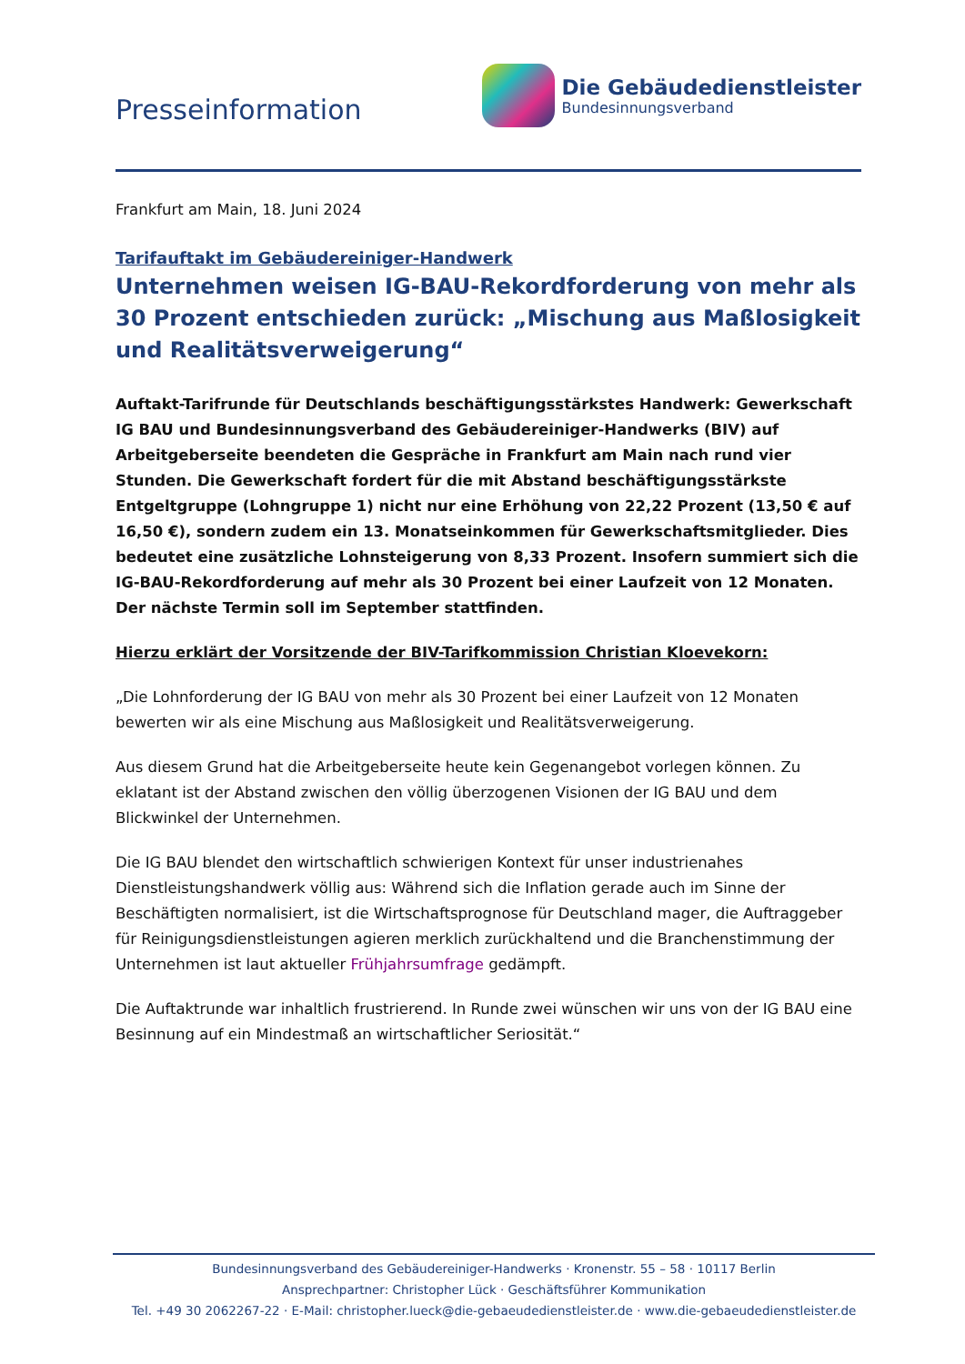Presseinformation
Die Gebäudedienstleister
Bundesinnungsverband
Frankfurt am Main, 18. Juni 2024
Tarifauftakt im Gebäudereiniger-Handwerk
Unternehmen weisen IG-BAU-Rekordforderung von mehr als 30 Prozent entschieden zurück: „Mischung aus Maßlosigkeit und Realitätsverweigerung“
Auftakt-Tarifrunde für Deutschlands beschäftigungsstärkstes Handwerk: Gewerkschaft IG BAU und Bundesinnungsverband des Gebäudereiniger-Handwerks (BIV) auf Arbeitgeberseite beendeten die Gespräche in Frankfurt am Main nach rund vier Stunden. Die Gewerkschaft fordert für die mit Abstand beschäftigungsstärkste Entgeltgruppe (Lohngruppe 1) nicht nur eine Erhöhung von 22,22 Prozent (13,50 € auf 16,50 €), sondern zudem ein 13. Monatseinkommen für Gewerkschaftsmitglieder. Dies bedeutet eine zusätzliche Lohnsteigerung von 8,33 Prozent. Insofern summiert sich die IG-BAU-Rekordforderung auf mehr als 30 Prozent bei einer Laufzeit von 12 Monaten. Der nächste Termin soll im September stattfinden.
Hierzu erklärt der Vorsitzende der BIV-Tarifkommission Christian Kloevekorn:
„Die Lohnforderung der IG BAU von mehr als 30 Prozent bei einer Laufzeit von 12 Monaten bewerten wir als eine Mischung aus Maßlosigkeit und Realitätsverweigerung.
Aus diesem Grund hat die Arbeitgeberseite heute kein Gegenangebot vorlegen können. Zu eklatant ist der Abstand zwischen den völlig überzogenen Visionen der IG BAU und dem Blickwinkel der Unternehmen.
Die IG BAU blendet den wirtschaftlich schwierigen Kontext für unser industrienahes Dienstleistungshandwerk völlig aus: Während sich die Inflation gerade auch im Sinne der Beschäftigten normalisiert, ist die Wirtschaftsprognose für Deutschland mager, die Auftraggeber für Reinigungsdienstleistungen agieren merklich zurückhaltend und die Branchenstimmung der Unternehmen ist laut aktueller Frühjahrsumfrage gedämpft.
Die Auftaktrunde war inhaltlich frustrierend. In Runde zwei wünschen wir uns von der IG BAU eine Besinnung auf ein Mindestmaß an wirtschaftlicher Seriosität.“
Bundesinnungsverband des Gebäudereiniger-Handwerks · Kronenstr. 55 – 58 · 10117 Berlin
Ansprechpartner: Christopher Lück · Geschäftsführer Kommunikation
Tel. +49 30 2062267-22 · E-Mail: christopher.lueck@die-gebaeudedienstleister.de · www.die-gebaeudedienstleister.de